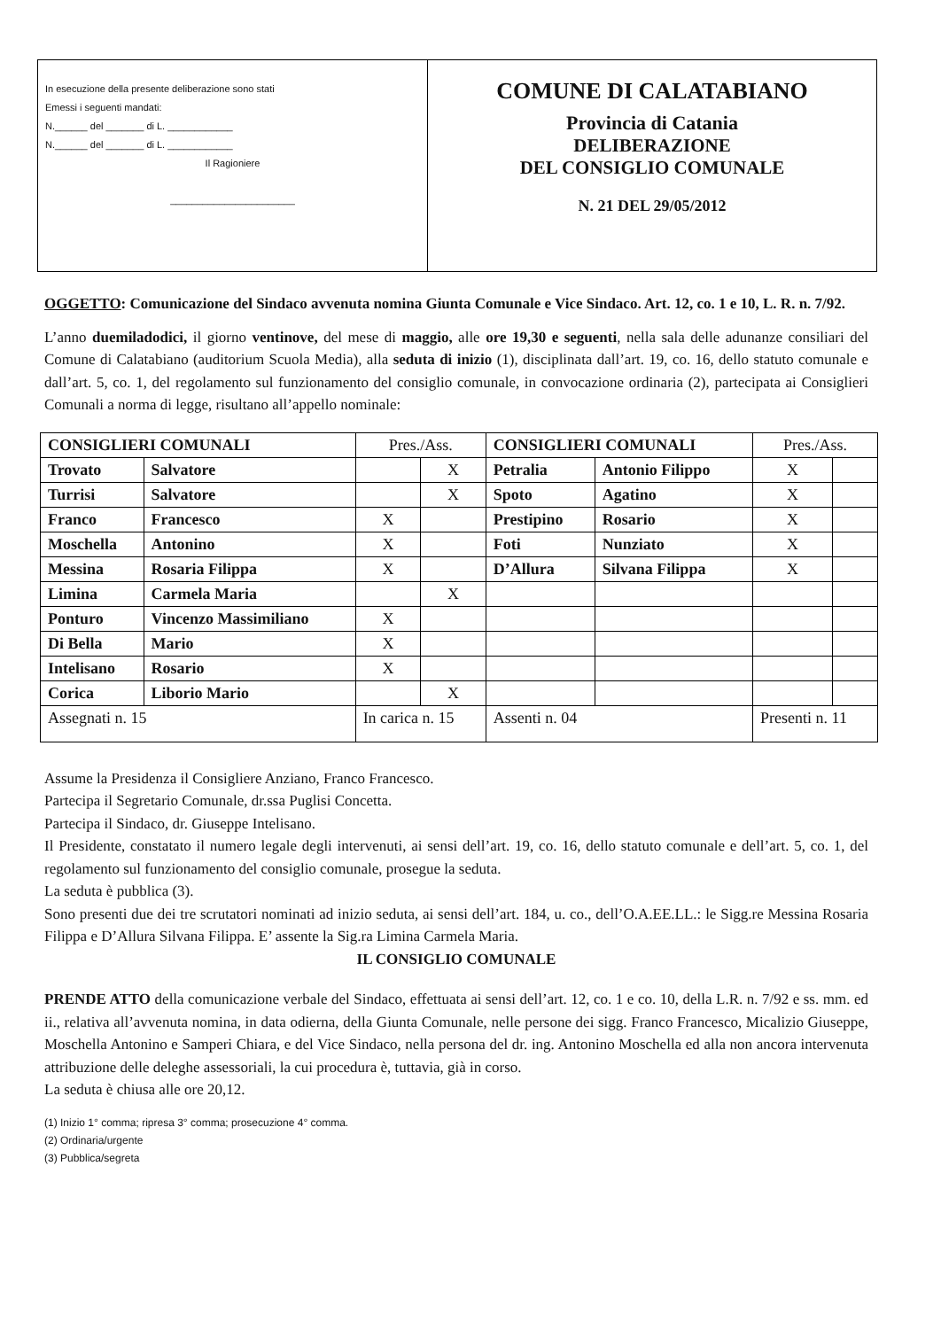In esecuzione della presente deliberazione sono stati
Emessi i seguenti mandati:
N.______ del _______ di L. ____________
N.______ del _______ di L. ____________
Il Ragioniere
_______________________
COMUNE DI CALATABIANO
Provincia di Catania
DELIBERAZIONE
DEL CONSIGLIO COMUNALE
N. 21 DEL 29/05/2012
OGGETTO: Comunicazione del Sindaco avvenuta nomina Giunta Comunale e Vice Sindaco. Art. 12, co. 1 e 10, L. R. n. 7/92.
L’anno duemiladodici, il giorno ventinove, del mese di maggio, alle ore 19,30 e seguenti, nella sala delle adunanze consiliari del Comune di Calatabiano (auditorium Scuola Media), alla seduta di inizio (1), disciplinata dall’art. 19, co. 16, dello statuto comunale e dall’art. 5, co. 1, del regolamento sul funzionamento del consiglio comunale, in convocazione ordinaria (2), partecipata ai Consiglieri Comunali a norma di legge, risultano all’appello nominale:
| CONSIGLIERI COMUNALI | | Pres./Ass. | | CONSIGLIERI COMUNALI | | Pres./Ass. | |
| --- | --- | --- | --- | --- | --- | --- | --- |
| Trovato | Salvatore | | X | Petralia | Antonio Filippo | X | |
| Turrisi | Salvatore | | X | Spoto | Agatino | X | |
| Franco | Francesco | X | | Prestipino | Rosario | X | |
| Moschella | Antonino | X | | Foti | Nunziato | X | |
| Messina | Rosaria Filippa | X | | D’Allura | Silvana Filippa | X | |
| Limina | Carmela Maria | | X | | | | |
| Ponturo | Vincenzo Massimiliano | X | | | | | |
| Di Bella | Mario | X | | | | | |
| Intelisano | Rosario | X | | | | | |
| Corica | Liborio Mario | | X | | | | |
| Assegnati n. 15 | | In carica n. 15 | | Assenti n. 04 | | Presenti n. 11 | |
Assume la Presidenza il Consigliere Anziano, Franco Francesco.
Partecipa il Segretario Comunale, dr.ssa Puglisi Concetta.
Partecipa il Sindaco, dr. Giuseppe Intelisano.
Il Presidente, constatato il numero legale degli intervenuti, ai sensi dell’art. 19, co. 16, dello statuto comunale e dell’art. 5, co. 1, del regolamento sul funzionamento del consiglio comunale, prosegue la seduta.
La seduta è pubblica (3).
Sono presenti due dei tre scrutatori nominati ad inizio seduta, ai sensi dell’art. 184, u. co., dell’O.A.EE.LL.: le Sigg.re Messina Rosaria Filippa e D’Allura Silvana Filippa. E’ assente la Sig.ra Limina Carmela Maria.
IL CONSIGLIO COMUNALE
PRENDE ATTO della comunicazione verbale del Sindaco, effettuata ai sensi dell’art. 12, co. 1 e co. 10, della L.R. n. 7/92 e ss. mm. ed ii., relativa all’avvenuta nomina, in data odierna, della Giunta Comunale, nelle persone dei sigg. Franco Francesco, Micalizio Giuseppe, Moschella Antonino e Samperi Chiara, e del Vice Sindaco, nella persona del dr. ing. Antonino Moschella ed alla non ancora intervenuta attribuzione delle deleghe assessoriali, la cui procedura è, tuttavia, già in corso.
La seduta è chiusa alle ore 20,12.
(1) Inizio 1° comma; ripresa 3° comma; prosecuzione 4° comma.
(2) Ordinaria/urgente
(3) Pubblica/segreta